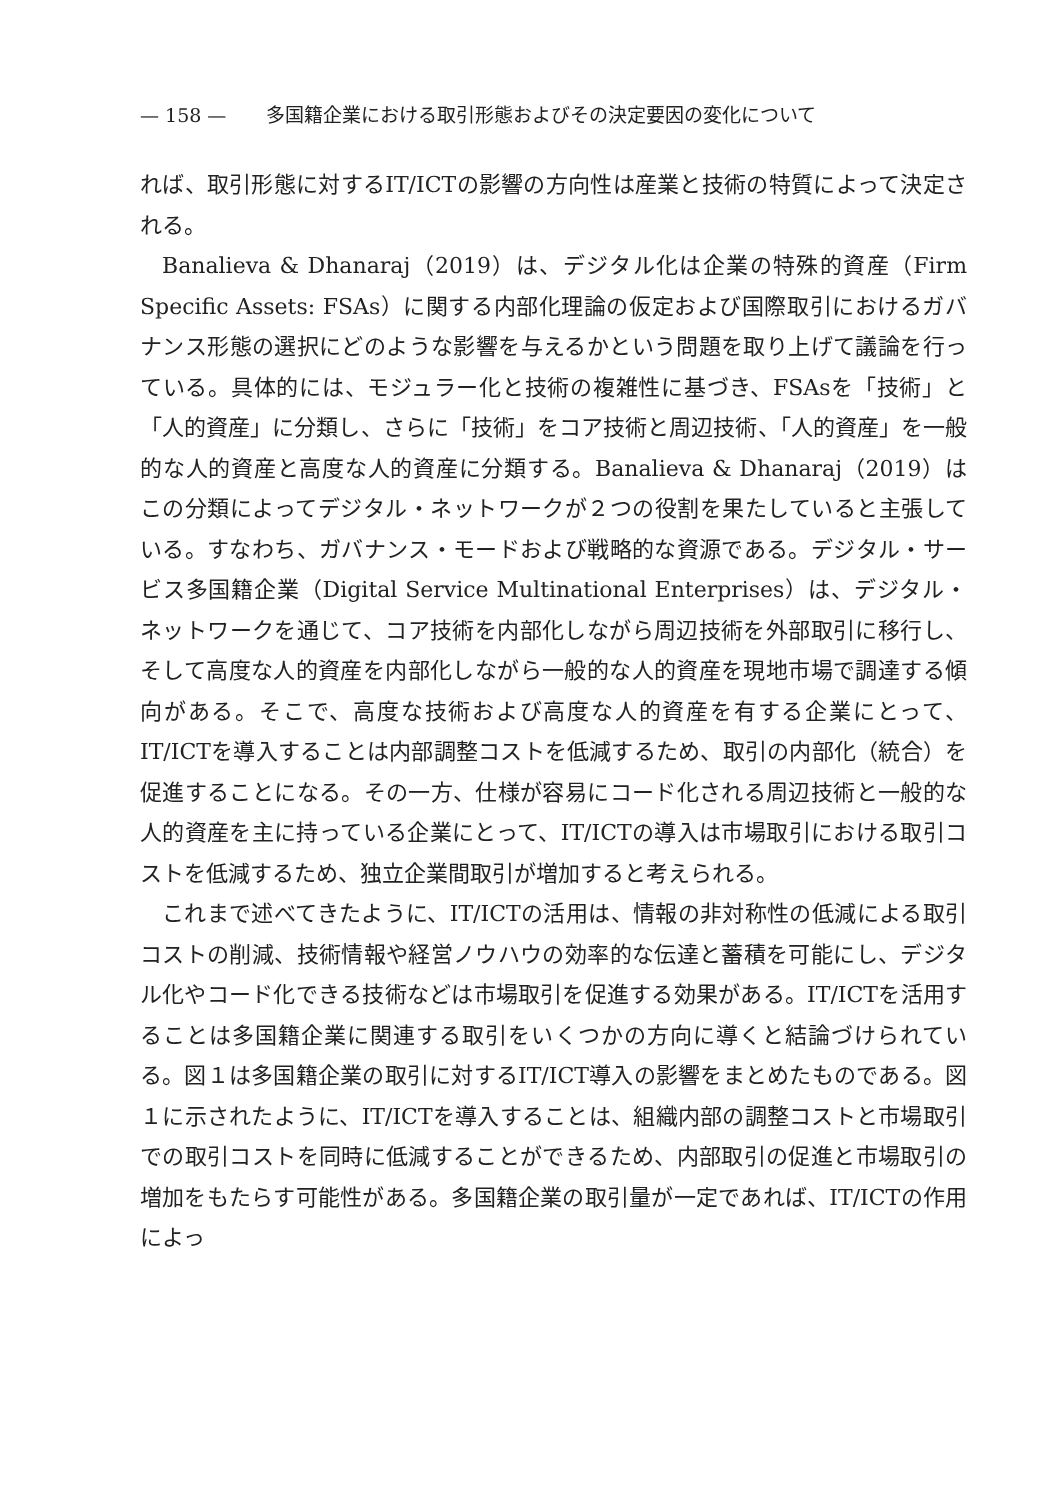— 158 — 多国籍企業における取引形態およびその決定要因の変化について
れば、取引形態に対するIT/ICTの影響の方向性は産業と技術の特質によって決定される。
Banalieva & Dhanaraj（2019）は、デジタル化は企業の特殊的資産（Firm Specific Assets: FSAs）に関する内部化理論の仮定および国際取引におけるガバナンス形態の選択にどのような影響を与えるかという問題を取り上げて議論を行っている。具体的には、モジュラー化と技術の複雑性に基づき、FSAsを「技術」と「人的資産」に分類し、さらに「技術」をコア技術と周辺技術、「人的資産」を一般的な人的資産と高度な人的資産に分類する。Banalieva & Dhanaraj（2019）はこの分類によってデジタル・ネットワークが２つの役割を果たしていると主張している。すなわち、ガバナンス・モードおよび戦略的な資源である。デジタル・サービス多国籍企業（Digital Service Multinational Enterprises）は、デジタル・ネットワークを通じて、コア技術を内部化しながら周辺技術を外部取引に移行し、そして高度な人的資産を内部化しながら一般的な人的資産を現地市場で調達する傾向がある。そこで、高度な技術および高度な人的資産を有する企業にとって、IT/ICTを導入することは内部調整コストを低減するため、取引の内部化（統合）を促進することになる。その一方、仕様が容易にコード化される周辺技術と一般的な人的資産を主に持っている企業にとって、IT/ICTの導入は市場取引における取引コストを低減するため、独立企業間取引が増加すると考えられる。
これまで述べてきたように、IT/ICTの活用は、情報の非対称性の低減による取引コストの削減、技術情報や経営ノウハウの効率的な伝達と蓄積を可能にし、デジタル化やコード化できる技術などは市場取引を促進する効果がある。IT/ICTを活用することは多国籍企業に関連する取引をいくつかの方向に導くと結論づけられている。図１は多国籍企業の取引に対するIT/ICT導入の影響をまとめたものである。図１に示されたように、IT/ICTを導入することは、組織内部の調整コストと市場取引での取引コストを同時に低減することができるため、内部取引の促進と市場取引の増加をもたらす可能性がある。多国籍企業の取引量が一定であれば、IT/ICTの作用によっ